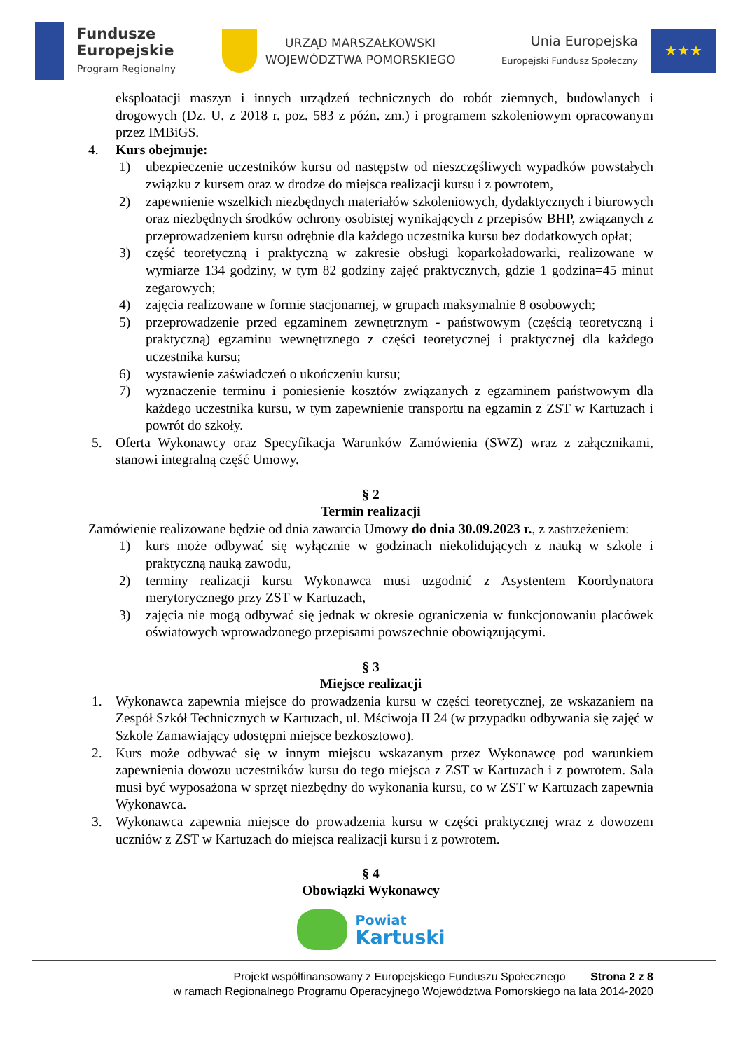Fundusze
Europejskie
Program Regionalny
URZĄD MARSZAŁKOWSKI
WOJEWÓDZTWA POMORSKIEGO
Unia Europejska
Europejski Fundusz Społeczny
★★★
eksploatacji maszyn i innych urządzeń technicznych do robót ziemnych, budowlanych i drogowych (Dz. U. z 2018 r. poz. 583 z późn. zm.) i programem szkoleniowym opracowanym przez IMBiGS.
4. Kurs obejmuje:
1) ubezpieczenie uczestników kursu od następstw od nieszczęśliwych wypadków powstałych związku z kursem oraz w drodze do miejsca realizacji kursu i z powrotem,
2) zapewnienie wszelkich niezbędnych materiałów szkoleniowych, dydaktycznych i biurowych oraz niezbędnych środków ochrony osobistej wynikających z przepisów BHP, związanych z przeprowadzeniem kursu odrębnie dla każdego uczestnika kursu bez dodatkowych opłat;
3) część teoretyczną i praktyczną w zakresie obsługi koparkoładowarki, realizowane w wymiarze 134 godziny, w tym 82 godziny zajęć praktycznych, gdzie 1 godzina=45 minut zegarowych;
4) zajęcia realizowane w formie stacjonarnej, w grupach maksymalnie 8 osobowych;
5) przeprowadzenie przed egzaminem zewnętrznym - państwowym (częścią teoretyczną i praktyczną) egzaminu wewnętrznego z części teoretycznej i praktycznej dla każdego uczestnika kursu;
6) wystawienie zaświadczeń o ukończeniu kursu;
7) wyznaczenie terminu i poniesienie kosztów związanych z egzaminem państwowym dla każdego uczestnika kursu, w tym zapewnienie transportu na egzamin z ZST w Kartuzach i powrót do szkoły.
5. Oferta Wykonawcy oraz Specyfikacja Warunków Zamówienia (SWZ) wraz z załącznikami, stanowi integralną część Umowy.
§ 2
Termin realizacji
Zamówienie realizowane będzie od dnia zawarcia Umowy do dnia 30.09.2023 r., z zastrzeżeniem:
1) kurs może odbywać się wyłącznie w godzinach niekolidujących z nauką w szkole i praktyczną nauką zawodu,
2) terminy realizacji kursu Wykonawca musi uzgodnić z Asystentem Koordynatora merytorycznego przy ZST w Kartuzach,
3) zajęcia nie mogą odbywać się jednak w okresie ograniczenia w funkcjonowaniu placówek oświatowych wprowadzonego przepisami powszechnie obowiązującymi.
§ 3
Miejsce realizacji
1. Wykonawca zapewnia miejsce do prowadzenia kursu w części teoretycznej, ze wskazaniem na Zespół Szkół Technicznych w Kartuzach, ul. Mściwoja II 24 (w przypadku odbywania się zajęć w Szkole Zamawiający udostępni miejsce bezkosztowo).
2. Kurs może odbywać się w innym miejscu wskazanym przez Wykonawcę pod warunkiem zapewnienia dowozu uczestników kursu do tego miejsca z ZST w Kartuzach i z powrotem. Sala musi być wyposażona w sprzęt niezbędny do wykonania kursu, co w ZST w Kartuzach zapewnia Wykonawca.
3. Wykonawca zapewnia miejsce do prowadzenia kursu w części praktycznej wraz z dowozem uczniów z ZST w Kartuzach do miejsca realizacji kursu i z powrotem.
§ 4
Obowiązki Wykonawcy
Powiat
Kartuski
Projekt współfinansowany z Europejskiego Funduszu Społecznego Strona 2 z 8
w ramach Regionalnego Programu Operacyjnego Województwa Pomorskiego na lata 2014-2020